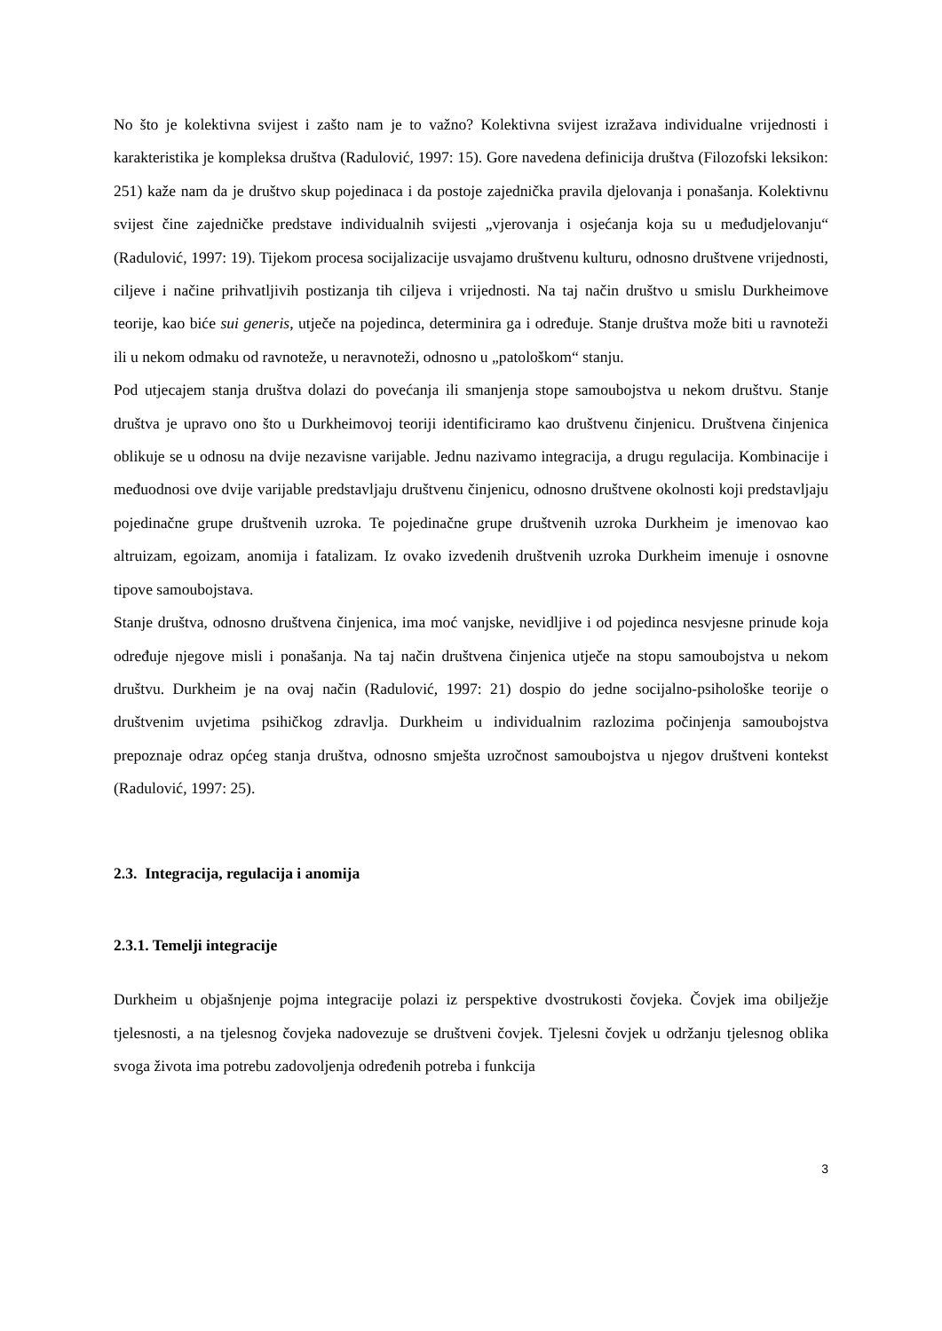No što je kolektivna svijest i zašto nam je to važno? Kolektivna svijest izražava individualne vrijednosti i karakteristika je kompleksa društva (Radulović, 1997: 15). Gore navedena definicija društva (Filozofski leksikon: 251) kaže nam da je društvo skup pojedinaca i da postoje zajednička pravila djelovanja i ponašanja. Kolektivnu svijest čine zajedničke predstave individualnih svijesti „vjerovanja i osjećanja koja su u međudjelovanju“ (Radulović, 1997: 19). Tijekom procesa socijalizacije usvajamo društvenu kulturu, odnosno društvene vrijednosti, ciljeve i načine prihvatljivih postizanja tih ciljeva i vrijednosti. Na taj način društvo u smislu Durkheimove teorije, kao biće sui generis, utječe na pojedinca, determinira ga i određuje. Stanje društva može biti u ravnoteži ili u nekom odmaku od ravnoteže, u neravnoteži, odnosno u „patološkom“ stanju.
Pod utjecajem stanja društva dolazi do povećanja ili smanjenja stope samoubojstva u nekom društvu. Stanje društva je upravo ono što u Durkheimovoj teoriji identificiramo kao društvenu činjenicu. Društvena činjenica oblikuje se u odnosu na dvije nezavisne varijable. Jednu nazivamo integracija, a drugu regulacija. Kombinacije i međuodnosi ove dvije varijable predstavljaju društvenu činjenicu, odnosno društvene okolnosti koji predstavljaju pojedinačne grupe društvenih uzroka. Te pojedinačne grupe društvenih uzroka Durkheim je imenovao kao altruizam, egoizam, anomija i fatalizam. Iz ovako izvedenih društvenih uzroka Durkheim imenuje i osnovne tipove samoubojstava.
Stanje društva, odnosno društvena činjenica, ima moć vanjske, nevidljive i od pojedinca nesvjesne prinude koja određuje njegove misli i ponašanja. Na taj način društvena činjenica utječe na stopu samoubojstva u nekom društvu. Durkheim je na ovaj način (Radulović, 1997: 21) dospio do jedne socijalno-psihološke teorije o društvenim uvjetima psihičkog zdravlja. Durkheim u individualnim razlozima počinjenja samoubojstva prepoznaje odraz općeg stanja društva, odnosno smješta uzročnost samoubojstva u njegov društveni kontekst (Radulović, 1997: 25).
2.3. Integracija, regulacija i anomija
2.3.1. Temelji integracije
Durkheim u objašnjenje pojma integracije polazi iz perspektive dvostrukosti čovjeka. Čovjek ima obilježje tjelesnosti, a na tjelesnog čovjeka nadovezuje se društveni čovjek. Tjelesni čovjek u održanju tjelesnog oblika svoga života ima potrebu zadovoljenja određenih potreba i funkcija
3